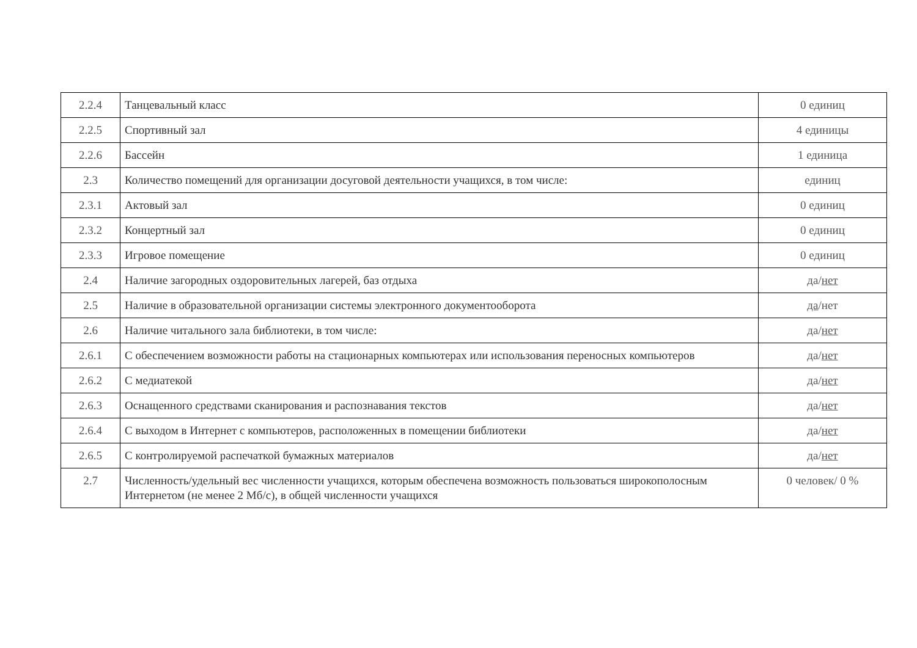| 2.2.4 | Танцевальный класс | 0 единиц |
| 2.2.5 | Спортивный зал | 4 единицы |
| 2.2.6 | Бассейн | 1 единица |
| 2.3 | Количество помещений для организации досуговой деятельности учащихся, в том числе: | единиц |
| 2.3.1 | Актовый зал | 0 единиц |
| 2.3.2 | Концертный зал | 0 единиц |
| 2.3.3 | Игровое помещение | 0 единиц |
| 2.4 | Наличие загородных оздоровительных лагерей, баз отдыха | да/ нет |
| 2.5 | Наличие в образовательной организации системы электронного документооборота | да /нет |
| 2.6 | Наличие читального зала библиотеки, в том числе: | да/ нет |
| 2.6.1 | С обеспечением возможности работы на стационарных компьютерах или использования переносных компьютеров | да/ нет |
| 2.6.2 | С медиатекой | да/ нет |
| 2.6.3 | Оснащенного средствами сканирования и распознавания текстов | да/ нет |
| 2.6.4 | С выходом в Интернет с компьютеров, расположенных в помещении библиотеки | да/ нет |
| 2.6.5 | С контролируемой распечаткой бумажных материалов | да/ нет |
| 2.7 | Численность/удельный вес численности учащихся, которым обеспечена возможность пользоваться широкополосным Интернетом (не менее 2 Мб/с), в общей численности учащихся | 0 человек/ 0 % |